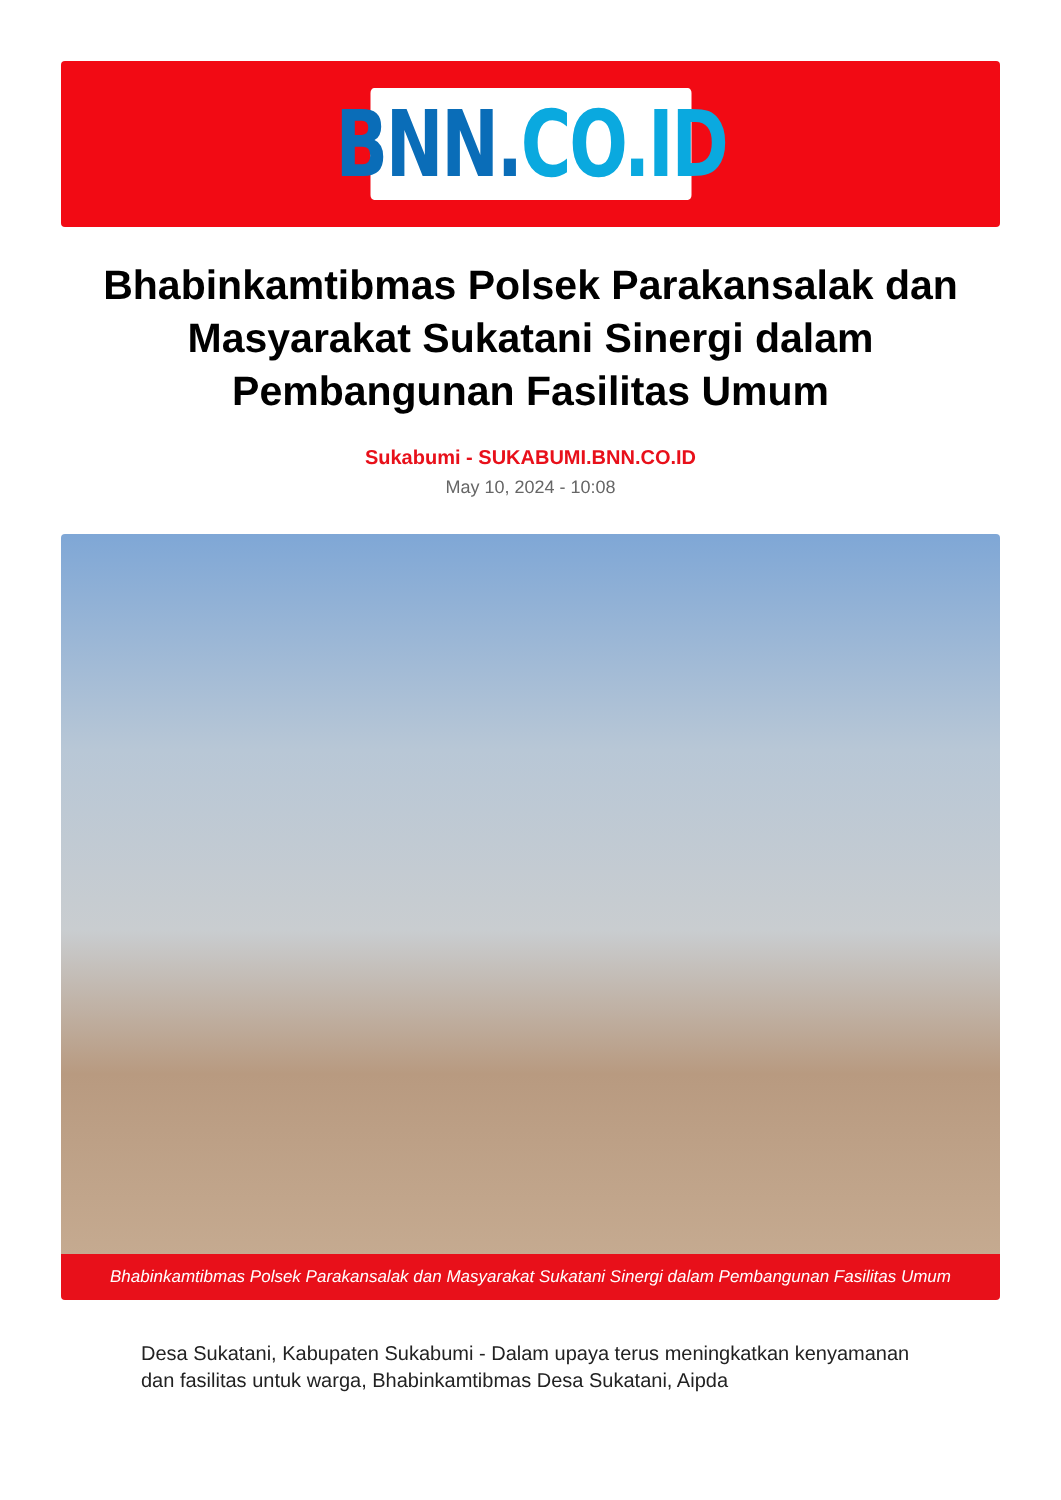BNN. CO.ID
Bhabinkamtibmas Polsek Parakansalak dan Masyarakat Sukatani Sinergi dalam Pembangunan Fasilitas Umum
Sukabumi - SUKABUMI.BNN.CO.ID
May 10, 2024 - 10:08
Bhabinkamtibmas Polsek Parakansalak dan Masyarakat Sukatani Sinergi dalam Pembangunan Fasilitas Umum
Desa Sukatani, Kabupaten Sukabumi - Dalam upaya terus meningkatkan kenyamanan dan fasilitas untuk warga, Bhabinkamtibmas Desa Sukatani, Aipda